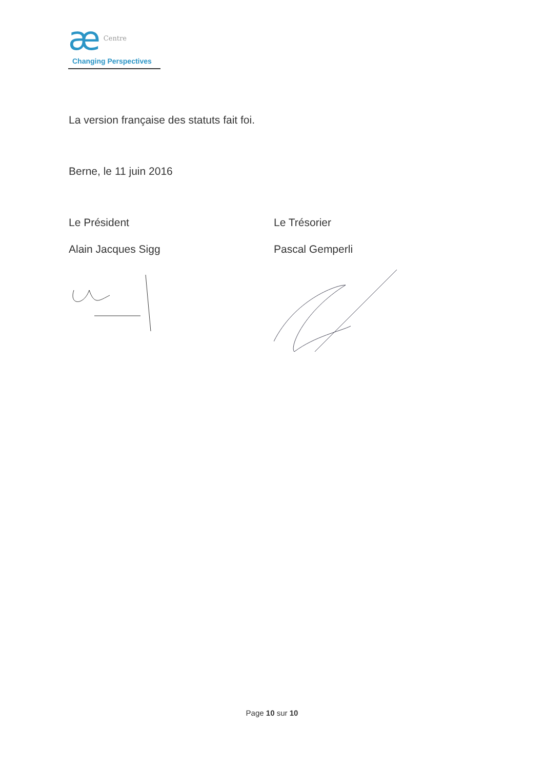æ Centre
Changing Perspectives
La version française des statuts fait foi.
Berne, le 11 juin 2016
Le Président
Alain Jacques Sigg
Le Trésorier
Pascal Gemperli
Page 10 sur 10